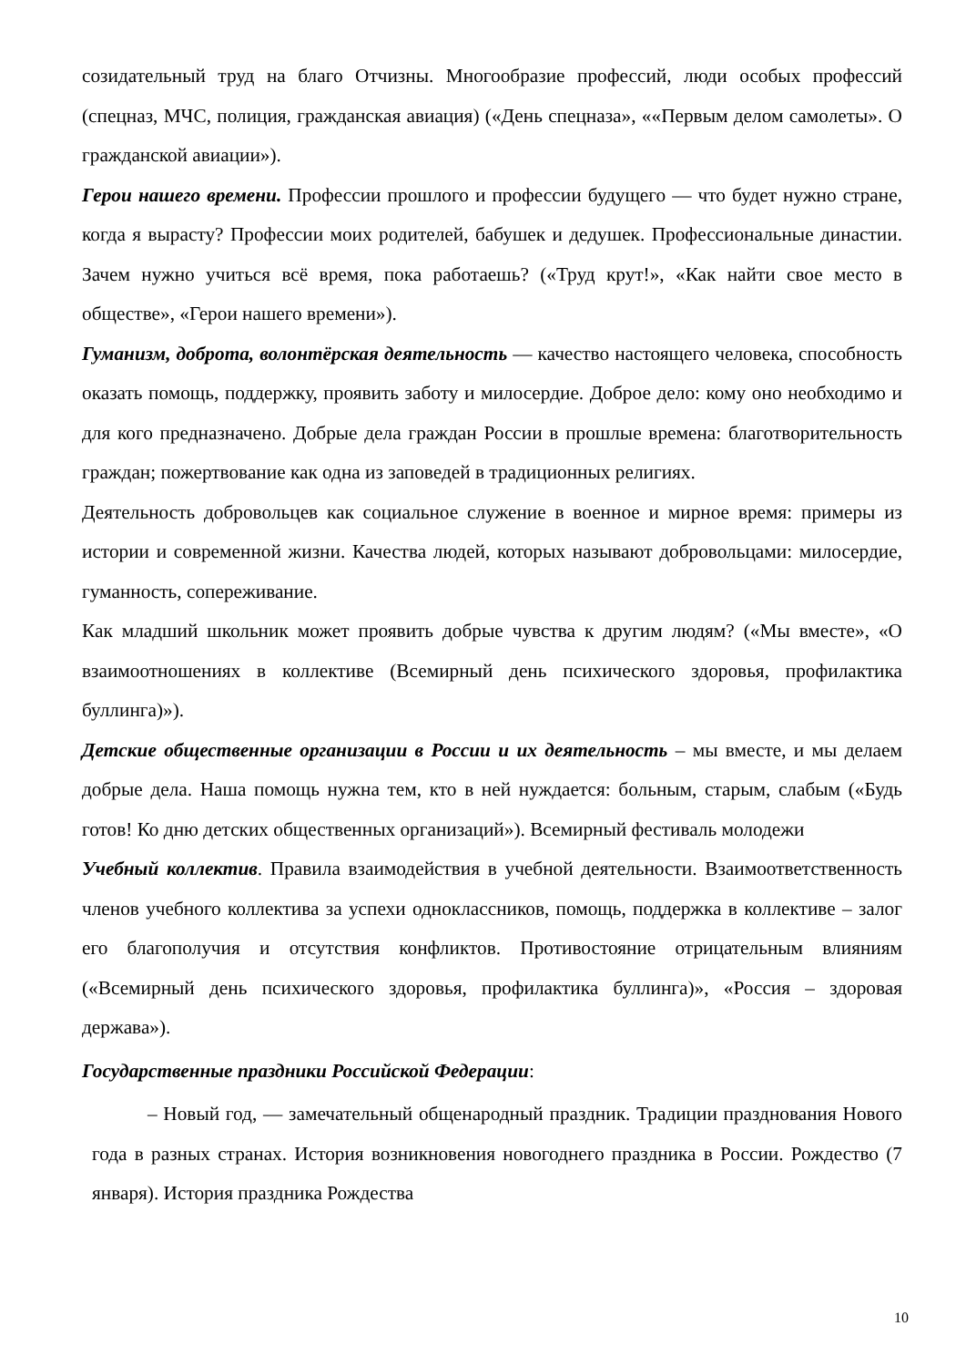созидательный труд на благо Отчизны. Многообразие профессий, люди особых профессий (спецназ, МЧС, полиция, гражданская авиация) («День спецназа», ««Первым делом самолеты». О гражданской авиации»).
Герои нашего времени. Профессии прошлого и профессии будущего — что будет нужно стране, когда я вырасту? Профессии моих родителей, бабушек и дедушек. Профессиональные династии. Зачем нужно учиться всё время, пока работаешь? («Труд крут!», «Как найти свое место в обществе», «Герои нашего времени»).
Гуманизм, доброта, волонтёрская деятельность — качество настоящего человека, способность оказать помощь, поддержку, проявить заботу и милосердие. Доброе дело: кому оно необходимо и для кого предназначено. Добрые дела граждан России в прошлые времена: благотворительность граждан; пожертвование как одна из заповедей в традиционных религиях.
Деятельность добровольцев как социальное служение в военное и мирное время: примеры из истории и современной жизни. Качества людей, которых называют добровольцами: милосердие, гуманность, сопереживание.
Как младший школьник может проявить добрые чувства к другим людям? («Мы вместе», «О взаимоотношениях в коллективе (Всемирный день психического здоровья, профилактика буллинга)»).
Детские общественные организации в России и их деятельность – мы вместе, и мы делаем добрые дела. Наша помощь нужна тем, кто в ней нуждается: больным, старым, слабым («Будь готов! Ко дню детских общественных организаций»). Всемирный фестиваль молодежи
Учебный коллектив. Правила взаимодействия в учебной деятельности. Взаимоответственность членов учебного коллектива за успехи одноклассников, помощь, поддержка в коллективе – залог его благополучия и отсутствия конфликтов. Противостояние отрицательным влияниям («Всемирный день психического здоровья, профилактика буллинга)», «Россия – здоровая держава»).
Государственные праздники Российской Федерации:
– Новый год, — замечательный общенародный праздник. Традиции празднования Нового года в разных странах. История возникновения новогоднего праздника в России. Рождество (7 января). История праздника Рождества
10